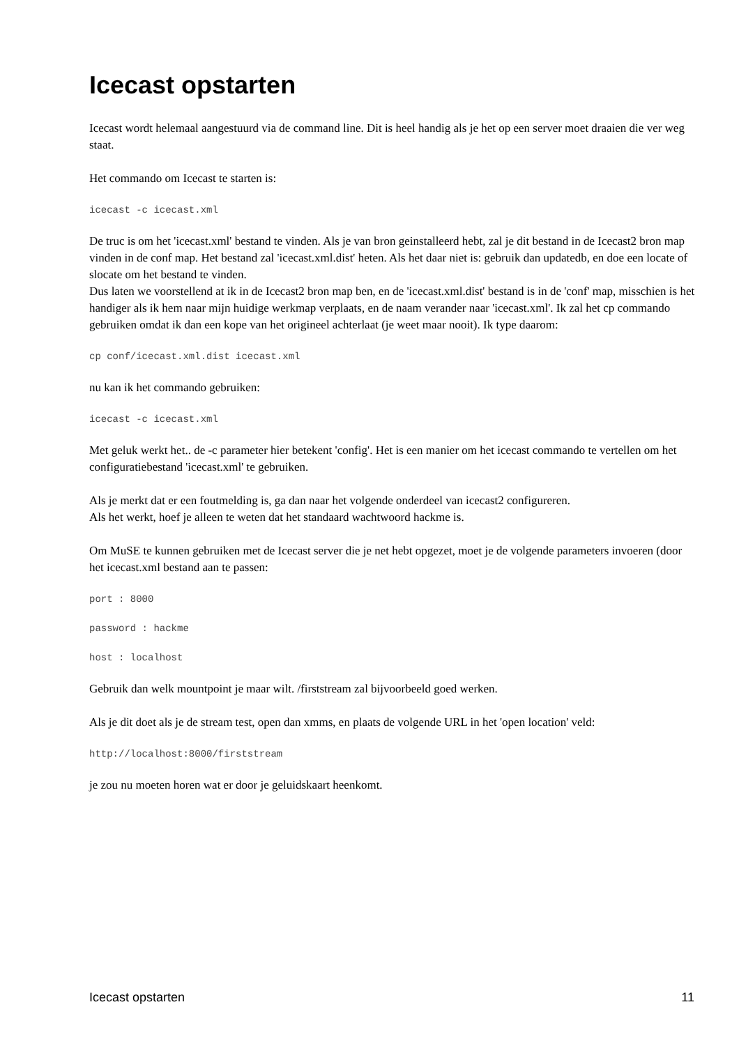Icecast opstarten
Icecast wordt helemaal aangestuurd via de command line. Dit is heel handig als je het op een server moet draaien die ver weg staat.
Het commando om Icecast te starten is:
icecast -c icecast.xml
De truc is om het 'icecast.xml' bestand te vinden. Als je van bron geinstalleerd hebt, zal je dit bestand in de Icecast2 bron map vinden in de conf map. Het bestand zal 'icecast.xml.dist' heten. Als het daar niet is: gebruik dan updatedb, en doe een locate of slocate om het bestand te vinden.
Dus laten we voorstellend at ik in de Icecast2 bron map ben, en de 'icecast.xml.dist' bestand is in de 'conf' map, misschien is het handiger als ik hem naar mijn huidige werkmap verplaats, en de naam verander naar 'icecast.xml'. Ik zal het cp commando gebruiken omdat ik dan een kope van het origineel achterlaat (je weet maar nooit). Ik type daarom:
cp conf/icecast.xml.dist icecast.xml
nu kan ik het commando gebruiken:
icecast -c icecast.xml
Met geluk werkt het.. de -c parameter hier betekent 'config'. Het is een manier om het icecast commando te vertellen om het configuratiebestand 'icecast.xml' te gebruiken.
Als je merkt dat er een foutmelding is, ga dan naar het volgende onderdeel van icecast2 configureren.
Als het werkt, hoef je alleen te weten dat het standaard wachtwoord hackme is.
Om MuSE te kunnen gebruiken met de Icecast server die je net hebt opgezet, moet je de volgende parameters invoeren (door het icecast.xml bestand aan te passen:
port : 8000
password : hackme
host : localhost
Gebruik dan welk mountpoint je maar wilt. /firststream zal bijvoorbeeld goed werken.
Als je dit doet als je de stream test, open dan xmms, en plaats de volgende URL in het 'open location' veld:
http://localhost:8000/firststream
je zou nu moeten horen wat er door je geluidskaart heenkomt.
Icecast opstarten 11